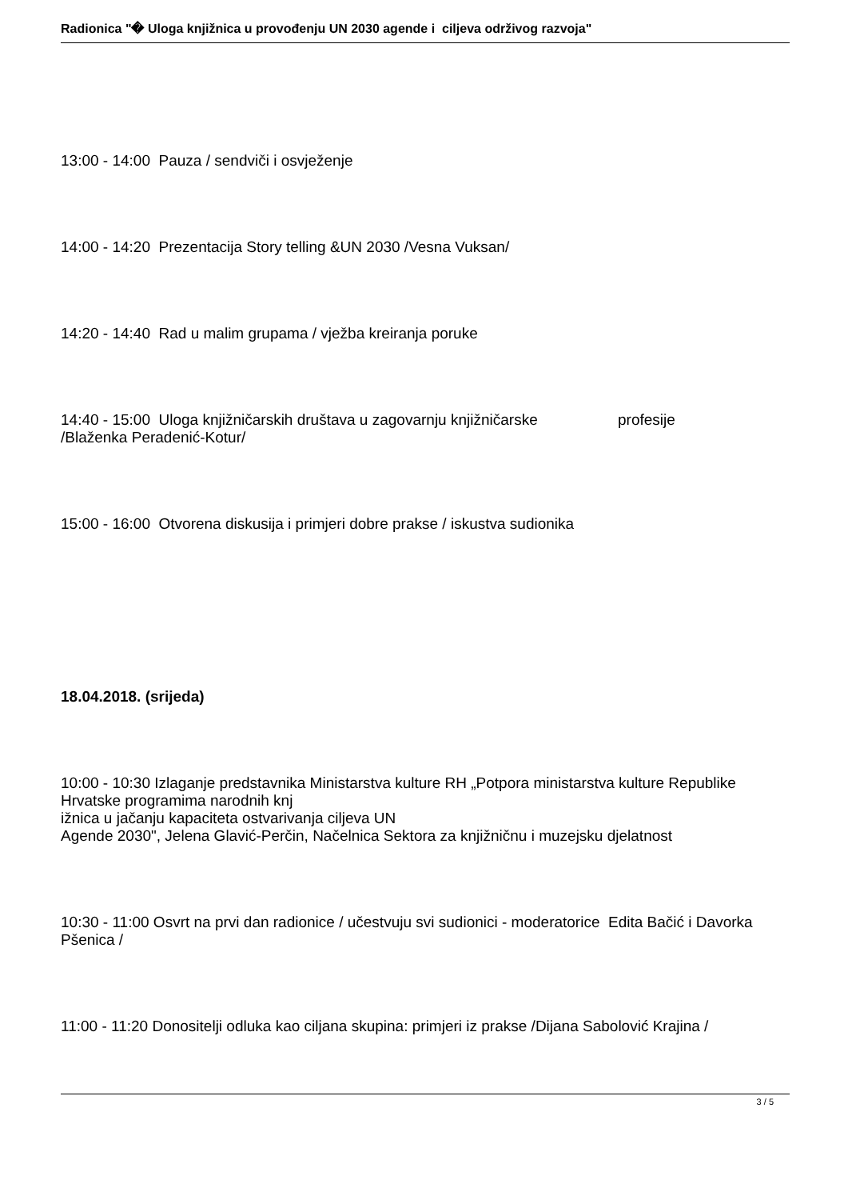Radionica "� Uloga knjižnica u provođenju UN 2030 agende i ciljeva održivog razvoja"
13:00 - 14:00 Pauza / sendviči i osvježenje
14:00 - 14:20 Prezentacija Story telling &UN 2030 /Vesna Vuksan/
14:20 - 14:40 Rad u malim grupama / vježba kreiranja poruke
14:40 - 15:00 Uloga knjižničarskih društava u zagovarnju knjižničarske profesije
/Blaženka Peradenić-Kotur/
15:00 - 16:00 Otvorena diskusija i primjeri dobre prakse / iskustva sudionika
18.04.2018. (srijeda)
10:00 - 10:30 Izlaganje predstavnika Ministarstva kulture RH „Potpora ministarstva kulture Republike Hrvatske programima narodnih knj
ižnica u jačanju kapaciteta ostvarivanja ciljeva UN
Agende 2030", Jelena Glavić-Perčin, Načelnica Sektora za knjižničnu i muzejsku djelatnost
10:30 - 11:00 Osvrt na prvi dan radionice / učestvuju svi sudionici - moderatorice Edita Bačić i Davorka Pšenica /
11:00 - 11:20 Donositelji odluka kao ciljana skupina: primjeri iz prakse /Dijana Sabolović Krajina /
3 / 5